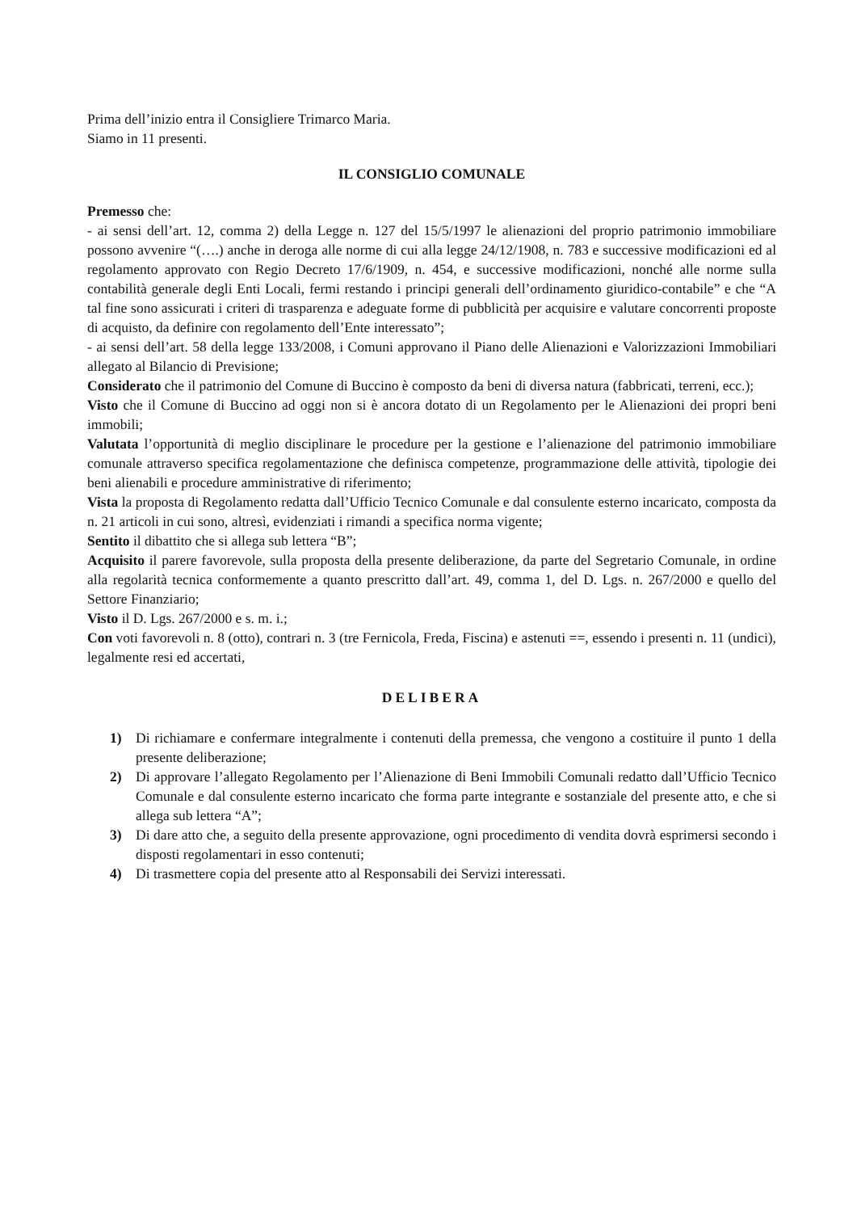Prima dell’inizio entra il Consigliere Trimarco Maria.
Siamo in 11 presenti.
IL CONSIGLIO COMUNALE
Premesso che:
- ai sensi dell’art. 12, comma 2) della Legge n. 127 del 15/5/1997 le alienazioni del proprio patrimonio immobiliare possono avvenire “(….) anche in deroga alle norme di cui alla legge 24/12/1908, n. 783 e successive modificazioni ed al regolamento approvato con Regio Decreto 17/6/1909, n. 454, e successive modificazioni, nonché alle norme sulla contabilità generale degli Enti Locali, fermi restando i principi generali dell’ordinamento giuridico-contabile” e che “A tal fine sono assicurati i criteri di trasparenza e adeguate forme di pubblicità per acquisire e valutare concorrenti proposte di acquisto, da definire con regolamento dell’Ente interessato”;
- ai sensi dell’art. 58 della legge 133/2008, i Comuni approvano il Piano delle Alienazioni e Valorizzazioni Immobiliari allegato al Bilancio di Previsione;
Considerato che il patrimonio del Comune di Buccino è composto da beni di diversa natura (fabbricati, terreni, ecc.);
Visto che il Comune di Buccino ad oggi non si è ancora dotato di un Regolamento per le Alienazioni dei propri beni immobili;
Valutata l’opportunità di meglio disciplinare le procedure per la gestione e l’alienazione del patrimonio immobiliare comunale attraverso specifica regolamentazione che definisca competenze, programmazione delle attività, tipologie dei beni alienabili e procedure amministrative di riferimento;
Vista la proposta di Regolamento redatta dall’Ufficio Tecnico Comunale e dal consulente esterno incaricato, composta da n. 21 articoli in cui sono, altresì, evidenziati i rimandi a specifica norma vigente;
Sentito il dibattito che si allega sub lettera “B”;
Acquisito il parere favorevole, sulla proposta della presente deliberazione, da parte del Segretario Comunale, in ordine alla regolarità tecnica conformemente a quanto prescritto dall’art. 49, comma 1, del D. Lgs. n. 267/2000 e quello del Settore Finanziario;
Visto il D. Lgs. 267/2000 e s. m. i.;
Con voti favorevoli n. 8 (otto), contrari n. 3 (tre Fernicola, Freda, Fiscina) e astenuti ==, essendo i presenti n. 11 (undici), legalmente resi ed accertati,
DELIBERA
1) Di richiamare e confermare integralmente i contenuti della premessa, che vengono a costituire il punto 1 della presente deliberazione;
2) Di approvare l’allegato Regolamento per l’Alienazione di Beni Immobili Comunali redatto dall’Ufficio Tecnico Comunale e dal consulente esterno incaricato che forma parte integrante e sostanziale del presente atto, e che si allega sub lettera “A”;
3) Di dare atto che, a seguito della presente approvazione, ogni procedimento di vendita dovrà esprimersi secondo i disposti regolamentari in esso contenuti;
4) Di trasmettere copia del presente atto al Responsabili dei Servizi interessati.